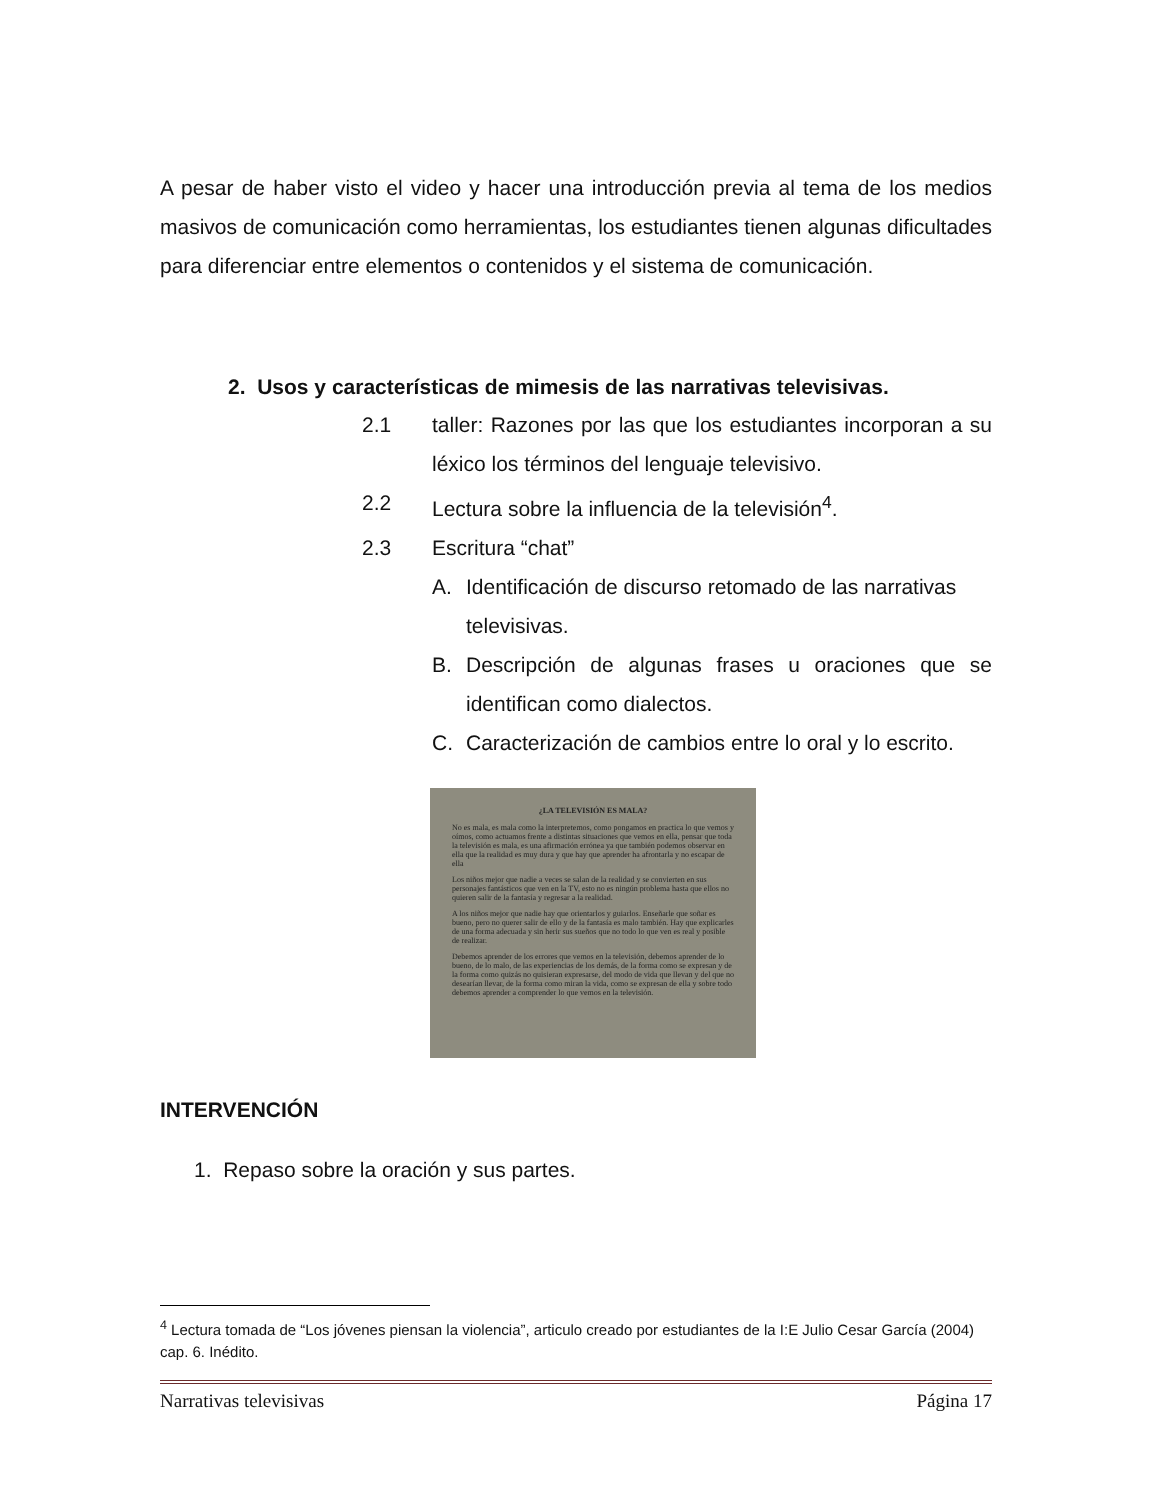A pesar de haber visto el video y hacer una introducción previa al tema de los medios masivos de comunicación como herramientas, los estudiantes tienen algunas dificultades para diferenciar entre elementos o contenidos y el sistema de comunicación.
2. Usos y características de mimesis de las narrativas televisivas.
2.1 taller: Razones por las que los estudiantes incorporan a su léxico los términos del lenguaje televisivo.
2.2 Lectura sobre la influencia de la televisión<sup>4</sup>.
2.3 Escritura “chat”
A. Identificación de discurso retomado de las narrativas televisivas.
B. Descripción de algunas frases u oraciones que se identifican como dialectos.
C. Caracterización de cambios entre lo oral y lo escrito.
¿LA TELEVISIÓN ES MALA?
No es mala, es mala como la interpretemos, como pongamos en practica lo que vemos y oímos, como actuamos frente a distintas situaciones que vemos en ella, pensar que toda la televisión es mala, es una afirmación errónea ya que también podemos observar en ella que la realidad es muy dura y que hay que aprender ha afrontarla y no escapar de ella
Los niños mejor que nadie a veces se salan de la realidad y se convierten en sus personajes fantásticos que ven en la TV, esto no es ningún problema hasta que ellos no quieren salir de la fantasía y regresar a la realidad.
A los niños mejor que nadie hay que orientarlos y guiarlos. Enseñarle que soñar es bueno, pero no querer salir de ello y de la fantasía es malo también. Hay que explicarles de una forma adecuada y sin herir sus sueños que no todo lo que ven es real y posible de realizar.
Debemos aprender de los errores que vemos en la televisión, debemos aprender de lo bueno, de lo malo, de las experiencias de los demás, de la forma como se expresan y de la forma como quizás no quisieran expresarse, del modo de vida que llevan y del que no desearían llevar, de la forma como miran la vida, como se expresan de ella y sobre todo debemos aprender a comprender lo que vemos en la televisión.
INTERVENCIÓN
1. Repaso sobre la oración y sus partes.
<sup>4</sup> Lectura tomada de “Los jóvenes piensan la violencia”, articulo creado por estudiantes de la I:E Julio Cesar García (2004) cap. 6. Inédito.
Narrativas televisivas Página 17